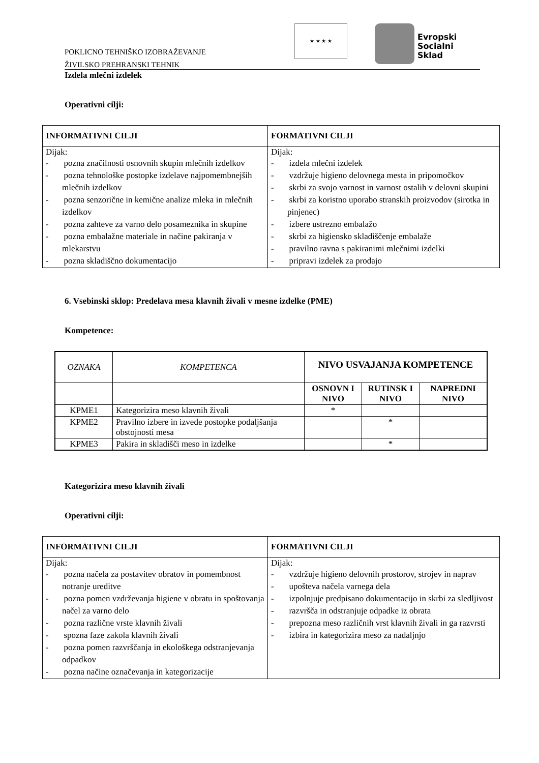POKLICNO TEHNIŠKO IZOBRAŽEVANJE
ŽIVILSKO PREHRANSKI TEHNIK
★ ★ ★ ★
Evropski
Socialni
Sklad
Izdela mlečni izdelek
Operativni cilji:
| INFORMATIVNI CILJI | FORMATIVNI CILJI |
| --- | --- |
| Dijak: - pozna značilnosti osnovnih skupin mlečnih izdelkov - pozna tehnološke postopke izdelave najpomembnejših mlečnih izdelkov - pozna senzorične in kemične analize mleka in mlečnih izdelkov - pozna zahteve za varno delo posameznika in skupine - pozna embalažne materiale in načine pakiranja v mlekarstvu - pozna skladiščno dokumentacijo | Dijak: - izdela mlečni izdelek - vzdržuje higieno delovnega mesta in pripomočkov - skrbi za svojo varnost in varnost ostalih v delovni skupini - skrbi za koristno uporabo stranskih proizvodov (sirotka in pinjenec) - izbere ustrezno embalažo - skrbi za higiensko skladiščenje embalaže - pravilno ravna s pakiranimi mlečnimi izdelki - pripravi izdelek za prodajo |
6. Vsebinski sklop: Predelava mesa klavnih živali v mesne izdelke (PME)
Kompetence:
| OZNAKA | KOMPETENCA | NIVO USVAJANJA KOMPETENCE | | |
| | | OSNOVN I NIVO | RUTINSK I NIVO | NAPREDNI NIVO |
| KPME1 | Kategorizira meso klavnih živali | * | | |
| KPME2 | Pravilno izbere in izvede postopke podaljšanja obstojnosti mesa | | * | |
| KPME3 | Pakira in skladišči meso in izdelke | | * | |
Kategorizira meso klavnih živali
Operativni cilji:
| INFORMATIVNI CILJI | FORMATIVNI CILJI |
| --- | --- |
| Dijak: - pozna načela za postavitev obratov in pomembnost notranje ureditve - pozna pomen vzdrževanja higiene v obratu in spoštovanja načel za varno delo - pozna različne vrste klavnih živali - spozna faze zakola klavnih živali - pozna pomen razvrščanja in ekološkega odstranjevanja odpadkov - pozna načine označevanja in kategorizacije | Dijak: - vzdržuje higieno delovnih prostorov, strojev in naprav - upošteva načela varnega dela - izpolnjuje predpisano dokumentacijo in skrbi za sledljivost - razvršča in odstranjuje odpadke iz obrata - prepozna meso različnih vrst klavnih živali in ga razvrsti - izbira in kategorizira meso za nadaljnjo |